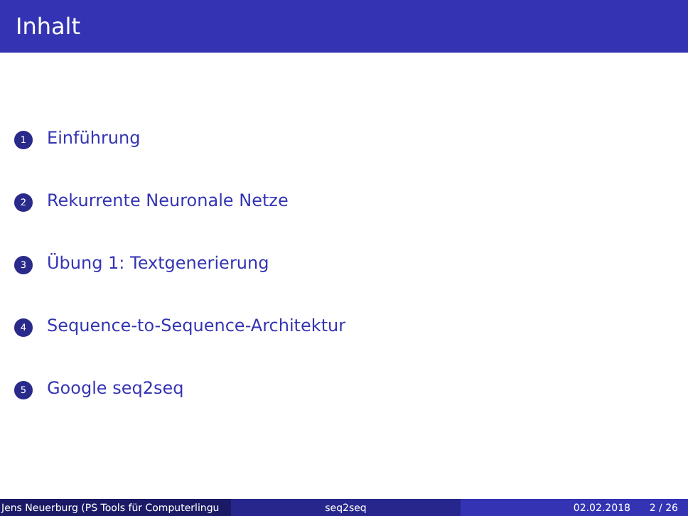Inhalt
1 Einführung
2 Rekurrente Neuronale Netze
3 Übung 1: Textgenerierung
4 Sequence-to-Sequence-Architektur
5 Google seq2seq
Jens Neuerburg (PS Tools für Computerlingu seq2seq 02.02.2018 2 / 26